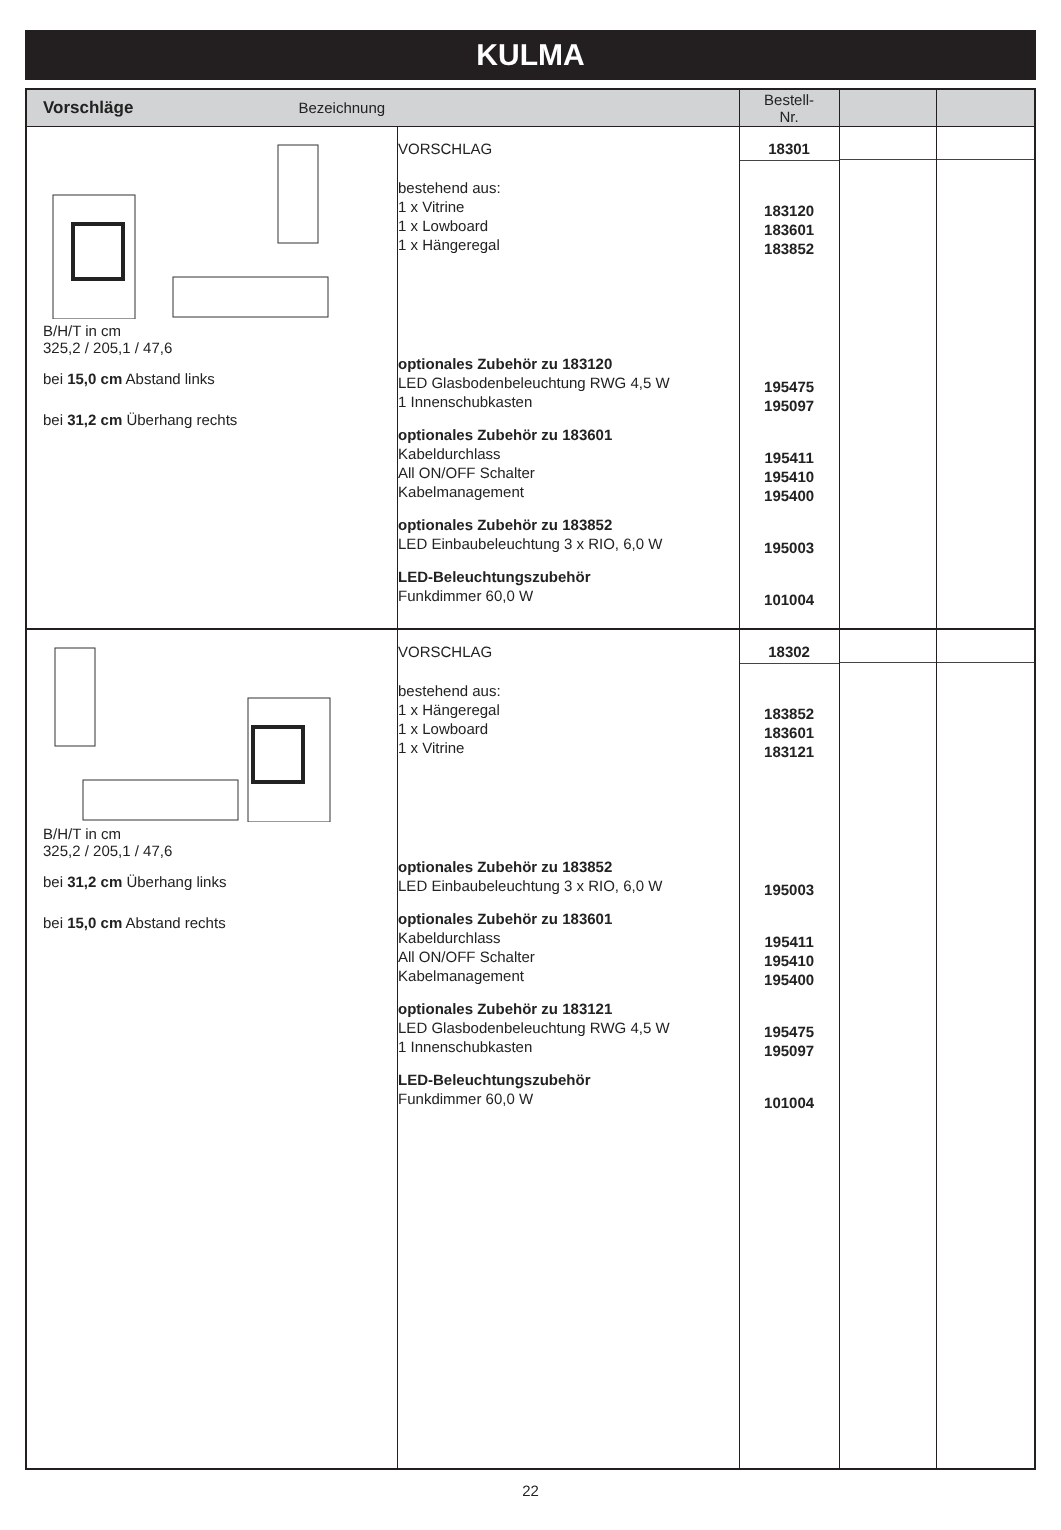KULMA
| Vorschläge Bezeichnung | | Bestell-Nr. | | |
| --- | --- | --- | --- | --- |
| B/H/T in cm 325,2 / 205,1 / 47,6 bei 15,0 cm Abstand links bei 31,2 cm Überhang rechts | VORSCHLAG bestehend aus: 1 x Vitrine 1 x Lowboard 1 x Hängeregal optionales Zubehör zu 183120 LED Glasbodenbeleuchtung RWG 4,5 W 1 Innenschubkasten optionales Zubehör zu 183601 Kabeldurchlass All ON/OFF Schalter Kabelmanagement optionales Zubehör zu 183852 LED Einbaubeleuchtung 3 x RIO, 6,0 W LED-Beleuchtungszubehör Funkdimmer 60,0 W | 18301 183120 183601 183852 195475 195097 195411 195410 195400 195003 101004 | | |
| B/H/T in cm 325,2 / 205,1 / 47,6 bei 31,2 cm Überhang links bei 15,0 cm Abstand rechts | VORSCHLAG bestehend aus: 1 x Hängeregal 1 x Lowboard 1 x Vitrine optionales Zubehör zu 183852 LED Einbaubeleuchtung 3 x RIO, 6,0 W optionales Zubehör zu 183601 Kabeldurchlass All ON/OFF Schalter Kabelmanagement optionales Zubehör zu 183121 LED Glasbodenbeleuchtung RWG 4,5 W 1 Innenschubkasten LED-Beleuchtungszubehör Funkdimmer 60,0 W | 18302 183852 183601 183121 195003 195411 195410 195400 195475 195097 101004 | | |
22